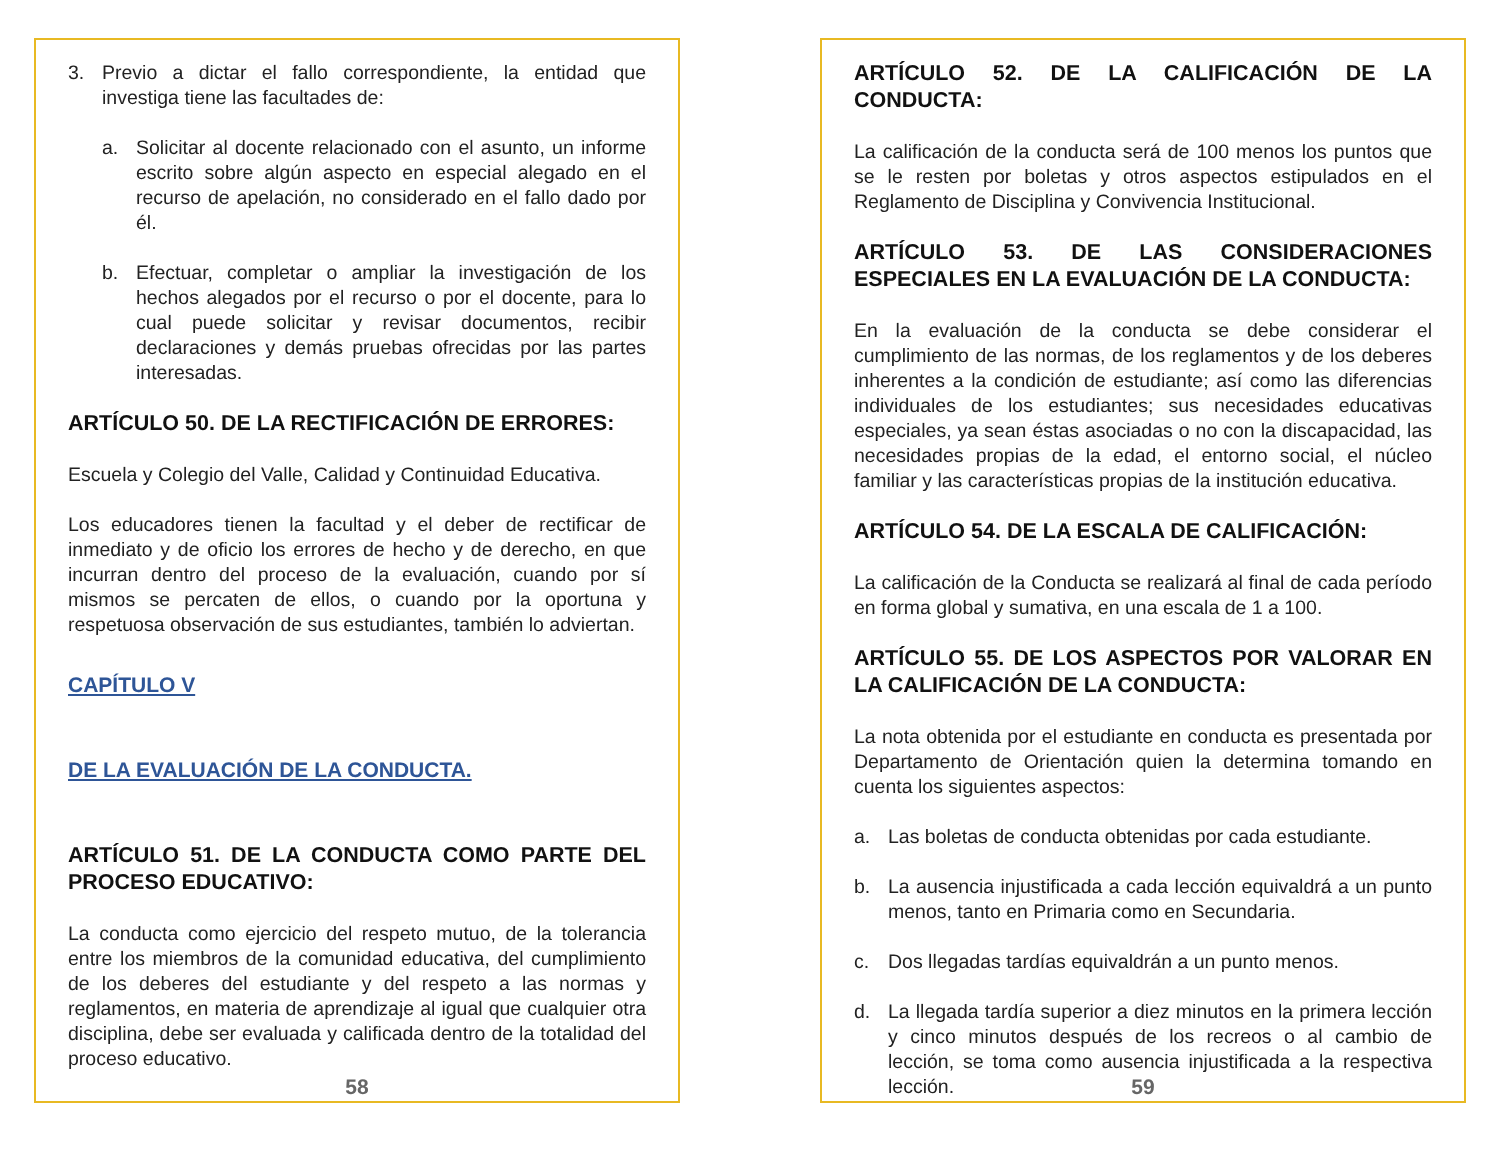3. Previo a dictar el fallo correspondiente, la entidad que investiga tiene las facultades de:
a. Solicitar al docente relacionado con el asunto, un informe escrito sobre algún aspecto en especial alegado en el recurso de apelación, no considerado en el fallo dado por él.
b. Efectuar, completar o ampliar la investigación de los hechos alegados por el recurso o por el docente, para lo cual puede solicitar y revisar documentos, recibir declaraciones y demás pruebas ofrecidas por las partes interesadas.
ARTÍCULO 50. DE LA RECTIFICACIÓN DE ERRORES:
Escuela y Colegio del Valle, Calidad y Continuidad Educativa.
Los educadores tienen la facultad y el deber de rectificar de inmediato y de oficio los errores de hecho y de derecho, en que incurran dentro del proceso de la evaluación, cuando por sí mismos se percaten de ellos, o cuando por la oportuna y respetuosa observación de sus estudiantes, también lo adviertan.
CAPÍTULO V
DE LA EVALUACIÓN DE LA CONDUCTA.
ARTÍCULO 51. DE LA CONDUCTA COMO PARTE DEL PROCESO EDUCATIVO:
La conducta como ejercicio del respeto mutuo, de la tolerancia entre los miembros de la comunidad educativa, del cumplimiento de los deberes del estudiante y del respeto a las normas y reglamentos, en materia de aprendizaje al igual que cualquier otra disciplina, debe ser evaluada y calificada dentro de la totalidad del proceso educativo.
58
ARTÍCULO 52. DE LA CALIFICACIÓN DE LA CONDUCTA:
La calificación de la conducta será de 100 menos los puntos que se le resten por boletas y otros aspectos estipulados en el Reglamento de Disciplina y Convivencia Institucional.
ARTÍCULO 53. DE LAS CONSIDERACIONES ESPECIALES EN LA EVALUACIÓN DE LA CONDUCTA:
En la evaluación de la conducta se debe considerar el cumplimiento de las normas, de los reglamentos y de los deberes inherentes a la condición de estudiante; así como las diferencias individuales de los estudiantes; sus necesidades educativas especiales, ya sean éstas asociadas o no con la discapacidad, las necesidades propias de la edad, el entorno social, el núcleo familiar y las características propias de la institución educativa.
ARTÍCULO 54. DE LA ESCALA DE CALIFICACIÓN:
La calificación de la Conducta se realizará al final de cada período en forma global y sumativa, en una escala de 1 a 100.
ARTÍCULO 55. DE LOS ASPECTOS POR VALORAR EN LA CALIFICACIÓN DE LA CONDUCTA:
La nota obtenida por el estudiante en conducta es presentada por Departamento de Orientación quien la determina tomando en cuenta los siguientes aspectos:
a. Las boletas de conducta obtenidas por cada estudiante.
b. La ausencia injustificada a cada lección equivaldrá a un punto menos, tanto en Primaria como en Secundaria.
c. Dos llegadas tardías equivaldrán a un punto menos.
d. La llegada tardía superior a diez minutos en la primera lección y cinco minutos después de los recreos o al cambio de lección, se toma como ausencia injustificada a la respectiva lección.
59